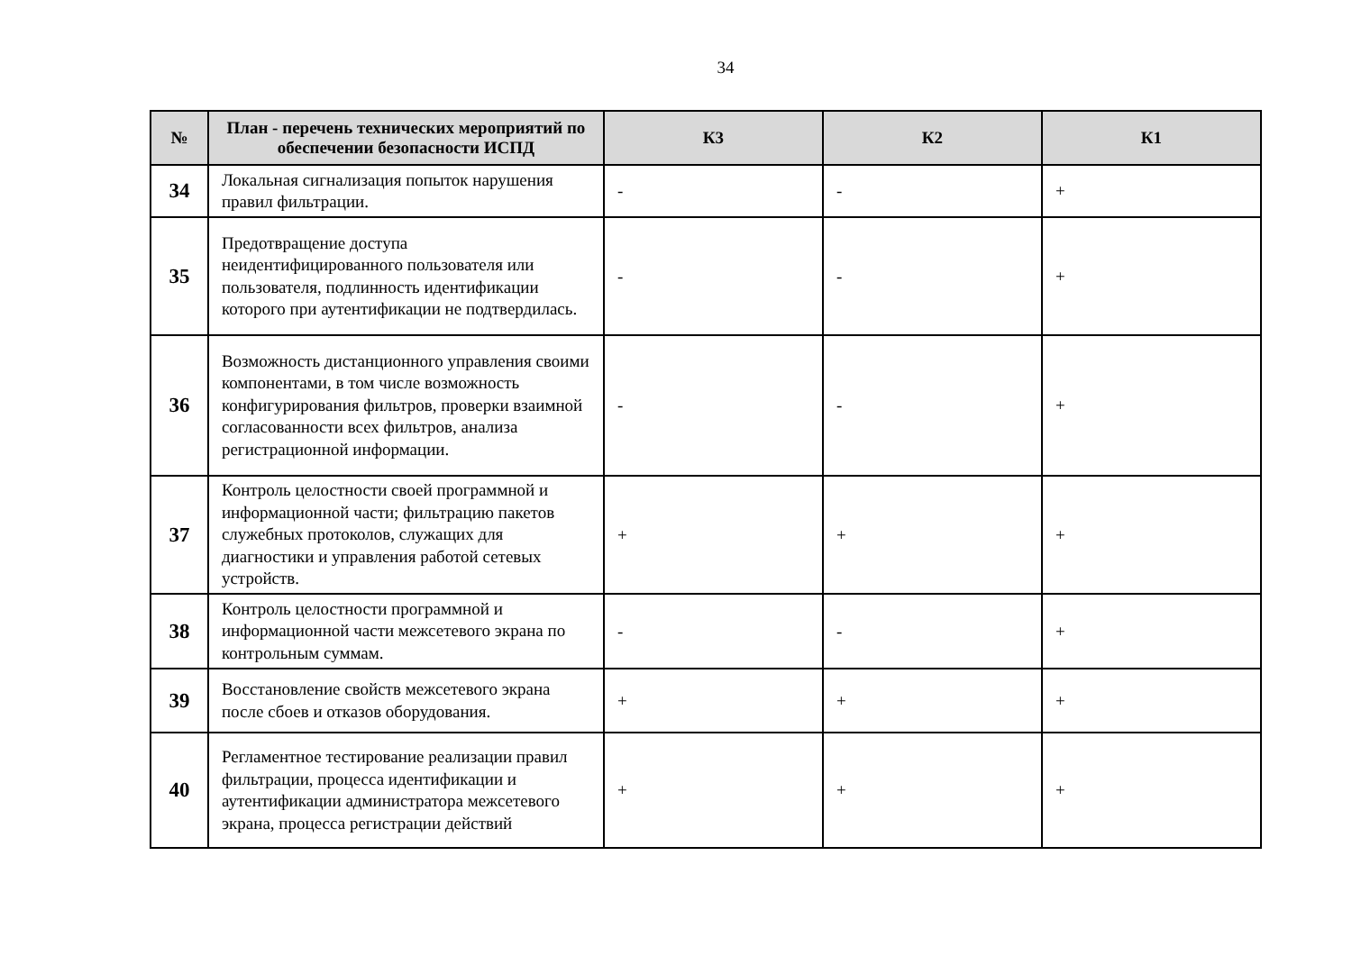34
| № | План - перечень технических мероприятий по обеспечении безопасности ИСПД | К3 | К2 | К1 |
| --- | --- | --- | --- | --- |
| 34 | Локальная сигнализация попыток нарушения правил фильтрации. | - | - | + |
| 35 | Предотвращение доступа неидентифицированного пользователя или пользователя, подлинность идентификации которого при аутентификации не подтвердилась. | - | - | + |
| 36 | Возможность дистанционного управления своими компонентами, в том числе возможность конфигурирования фильтров, проверки взаимной согласованности всех фильтров, анализа регистрационной информации. | - | - | + |
| 37 | Контроль целостности своей программной и информационной части; фильтрацию пакетов служебных протоколов, служащих для диагностики и управления работой сетевых устройств. | + | + | + |
| 38 | Контроль целостности программной и информационной части межсетевого экрана по контрольным суммам. | - | - | + |
| 39 | Восстановление свойств межсетевого экрана после сбоев и отказов оборудования. | + | + | + |
| 40 | Регламентное тестирование реализации правил фильтрации, процесса идентификации и аутентификации администратора межсетевого экрана, процесса регистрации действий | + | + | + |